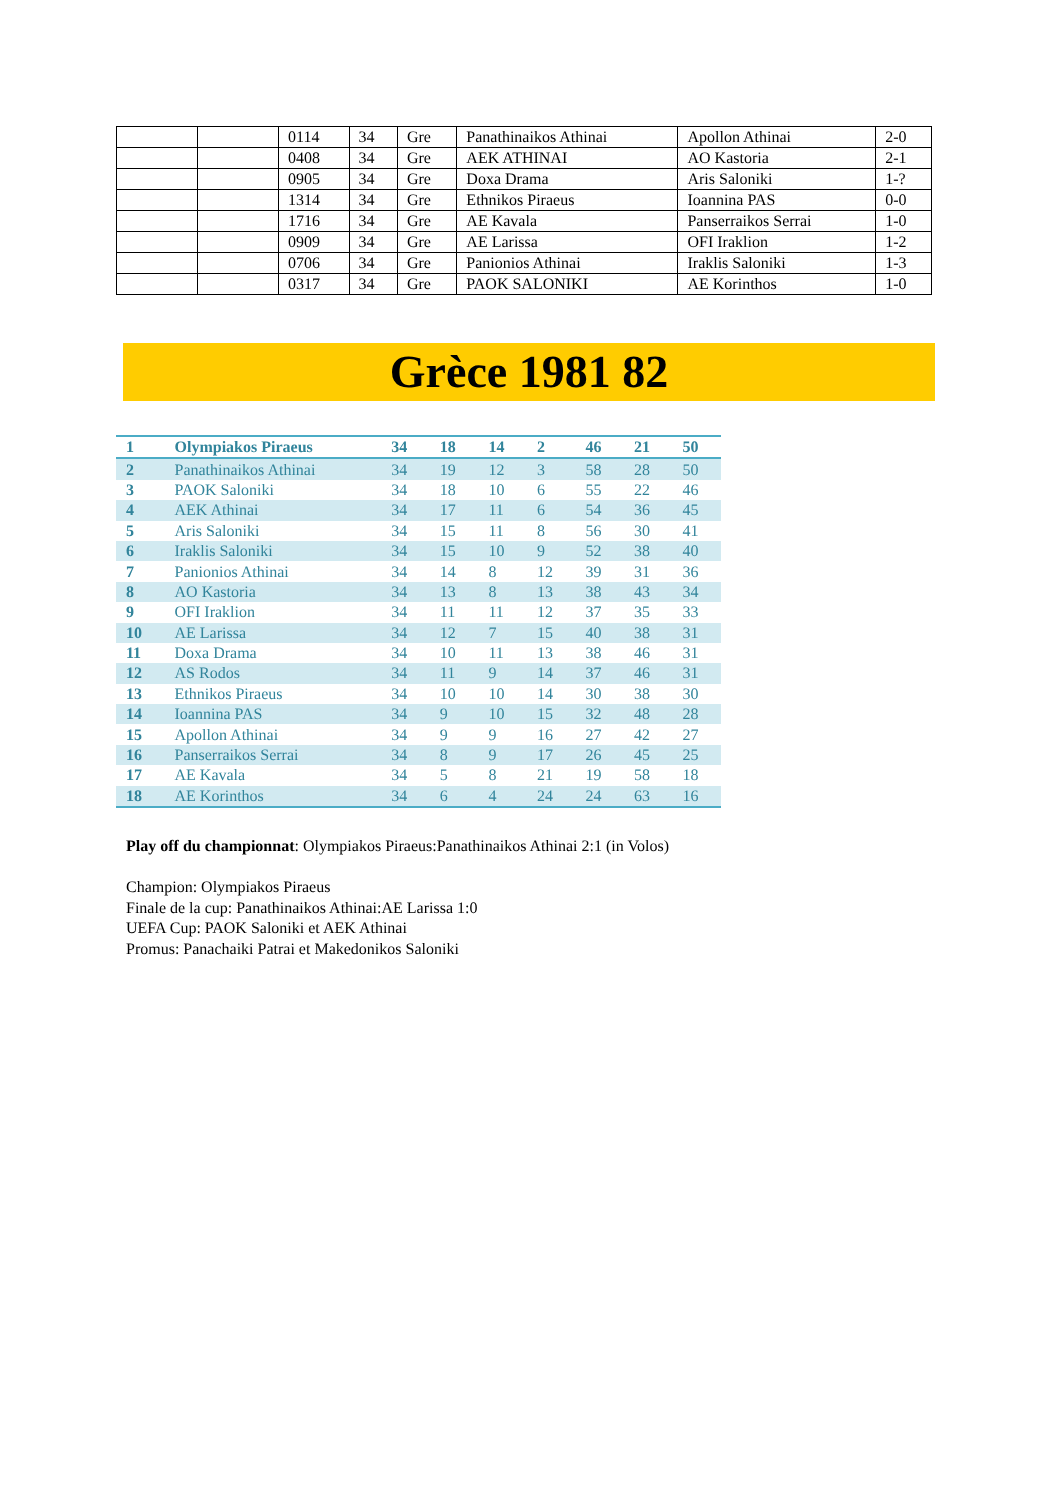| | | 0114 | 34 | Gre | Panathinaikos Athinai | Apollon Athinai | 2-0 |
| | | 0408 | 34 | Gre | AEK ATHINAI | AO Kastoria | 2-1 |
| | | 0905 | 34 | Gre | Doxa Drama | Aris Saloniki | 1-? |
| | | 1314 | 34 | Gre | Ethnikos Piraeus | Ioannina PAS | 0-0 |
| | | 1716 | 34 | Gre | AE Kavala | Panserraikos Serrai | 1-0 |
| | | 0909 | 34 | Gre | AE Larissa | OFI Iraklion | 1-2 |
| | | 0706 | 34 | Gre | Panionios Athinai | Iraklis Saloniki | 1-3 |
| | | 0317 | 34 | Gre | PAOK SALONIKI | AE Korinthos | 1-0 |
Grèce 1981 82
| 1 | Olympiakos Piraeus | 34 | 18 | 14 | 2 | 46 | 21 | 50 |
| 2 | Panathinaikos Athinai | 34 | 19 | 12 | 3 | 58 | 28 | 50 |
| 3 | PAOK Saloniki | 34 | 18 | 10 | 6 | 55 | 22 | 46 |
| 4 | AEK Athinai | 34 | 17 | 11 | 6 | 54 | 36 | 45 |
| 5 | Aris Saloniki | 34 | 15 | 11 | 8 | 56 | 30 | 41 |
| 6 | Iraklis Saloniki | 34 | 15 | 10 | 9 | 52 | 38 | 40 |
| 7 | Panionios Athinai | 34 | 14 | 8 | 12 | 39 | 31 | 36 |
| 8 | AO Kastoria | 34 | 13 | 8 | 13 | 38 | 43 | 34 |
| 9 | OFI Iraklion | 34 | 11 | 11 | 12 | 37 | 35 | 33 |
| 10 | AE Larissa | 34 | 12 | 7 | 15 | 40 | 38 | 31 |
| 11 | Doxa Drama | 34 | 10 | 11 | 13 | 38 | 46 | 31 |
| 12 | AS Rodos | 34 | 11 | 9 | 14 | 37 | 46 | 31 |
| 13 | Ethnikos Piraeus | 34 | 10 | 10 | 14 | 30 | 38 | 30 |
| 14 | Ioannina PAS | 34 | 9 | 10 | 15 | 32 | 48 | 28 |
| 15 | Apollon Athinai | 34 | 9 | 9 | 16 | 27 | 42 | 27 |
| 16 | Panserraikos Serrai | 34 | 8 | 9 | 17 | 26 | 45 | 25 |
| 17 | AE Kavala | 34 | 5 | 8 | 21 | 19 | 58 | 18 |
| 18 | AE Korinthos | 34 | 6 | 4 | 24 | 24 | 63 | 16 |
Play off du championnat: Olympiakos Piraeus:Panathinaikos Athinai 2:1 (in Volos)
Champion: Olympiakos Piraeus
Finale de la cup: Panathinaikos Athinai:AE Larissa 1:0
UEFA Cup: PAOK Saloniki et AEK Athinai
Promus: Panachaiki Patrai et Makedonikos Saloniki